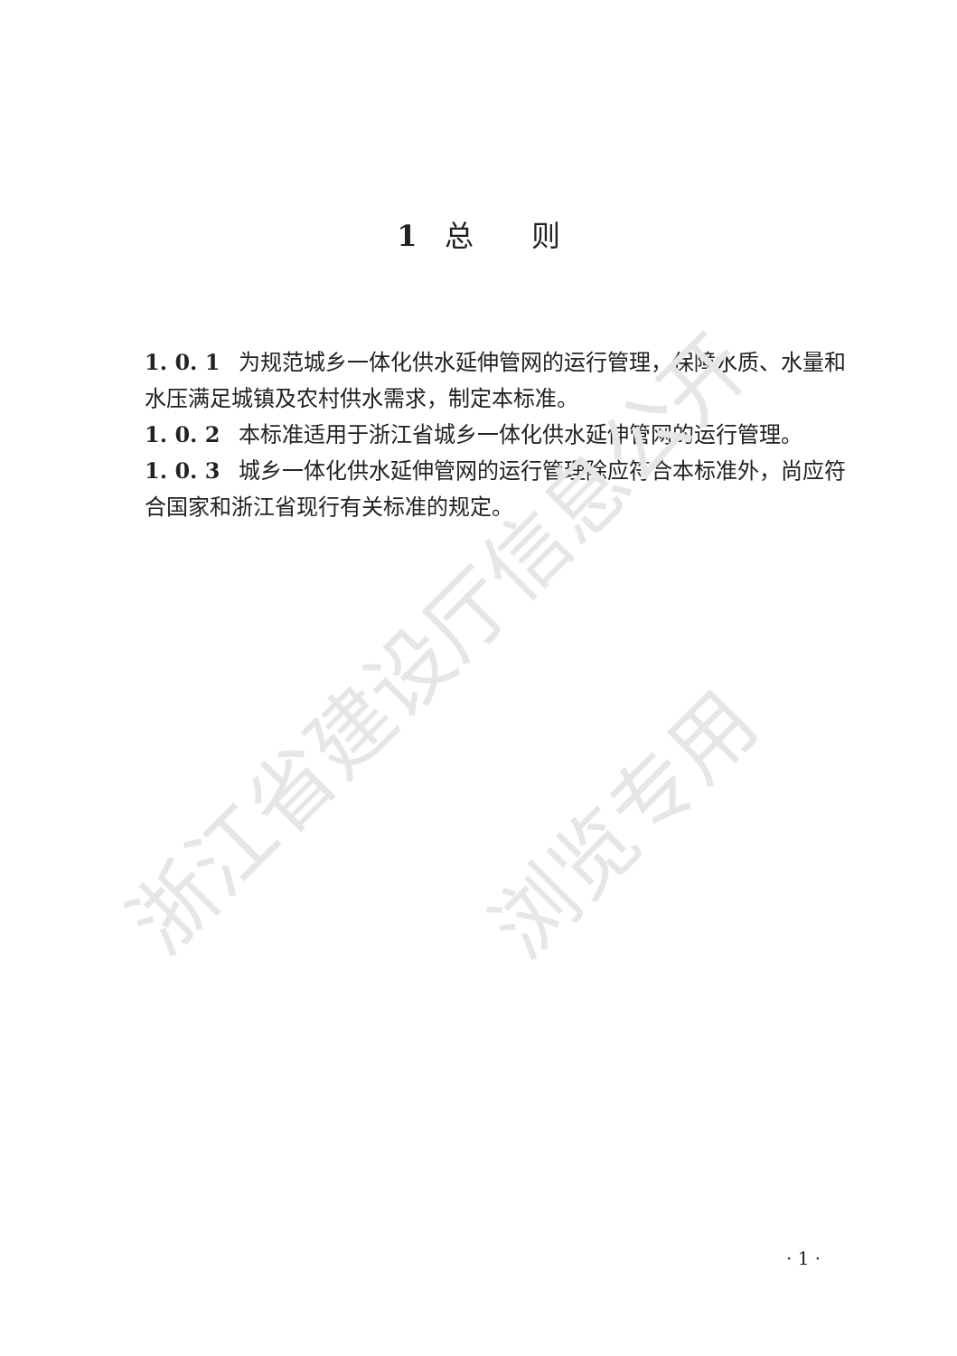浙江省建设厅信息公开
浏览专用
1 总　　则
1. 0. 1 为规范城乡一体化供水延伸管网的运行管理，保障水质、水量和水压满足城镇及农村供水需求，制定本标准。
1. 0. 2 本标准适用于浙江省城乡一体化供水延伸管网的运行管理。
1. 0. 3 城乡一体化供水延伸管网的运行管理除应符合本标准外，尚应符合国家和浙江省现行有关标准的规定。
· 1 ·